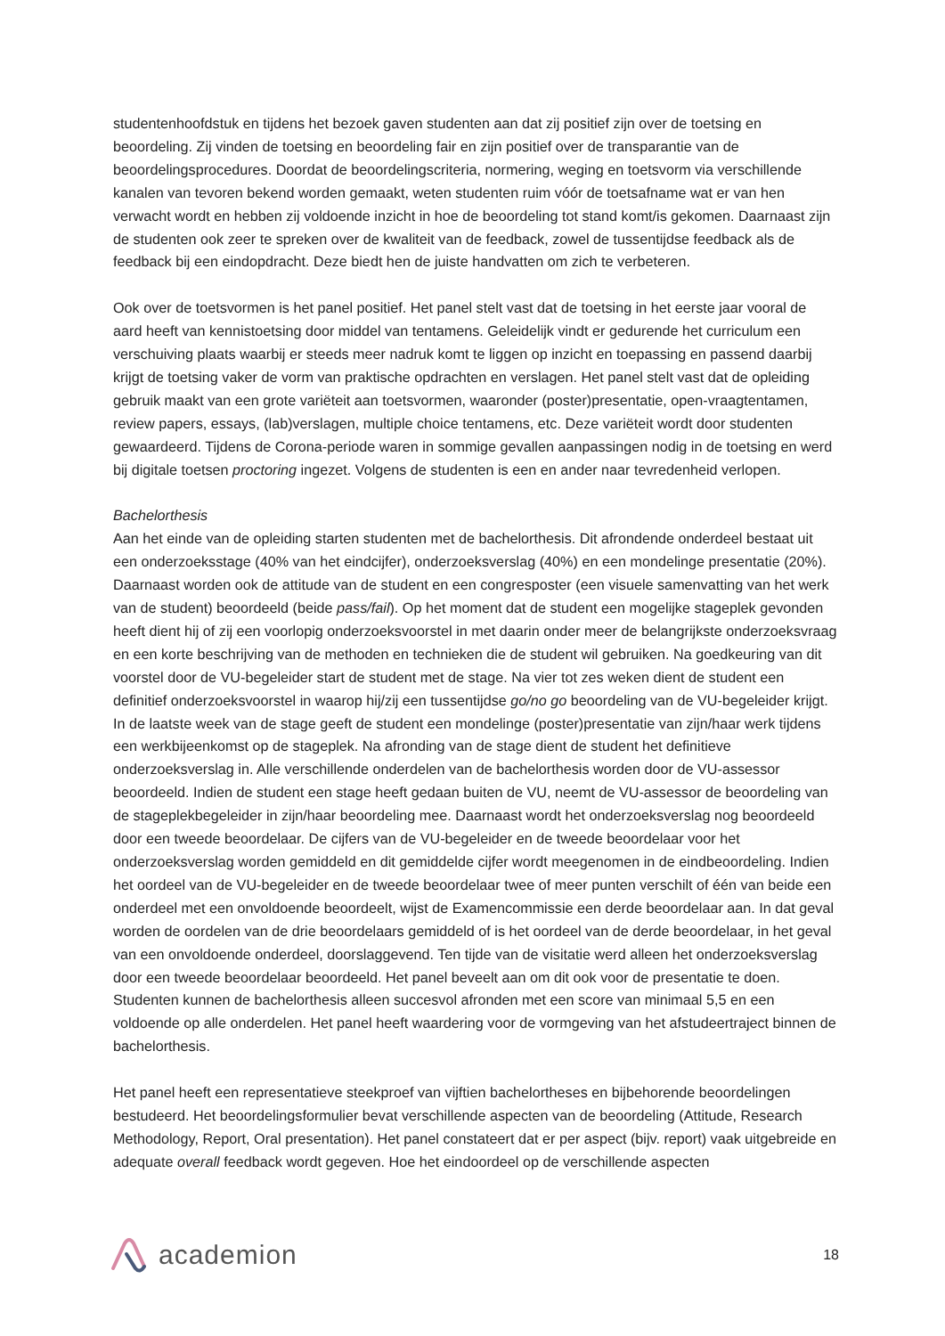studentenhoofdstuk en tijdens het bezoek gaven studenten aan dat zij positief zijn over de toetsing en beoordeling. Zij vinden de toetsing en beoordeling fair en zijn positief over de transparantie van de beoordelingsprocedures. Doordat de beoordelingscriteria, normering, weging en toetsvorm via verschillende kanalen van tevoren bekend worden gemaakt, weten studenten ruim vóór de toetsafname wat er van hen verwacht wordt en hebben zij voldoende inzicht in hoe de beoordeling tot stand komt/is gekomen. Daarnaast zijn de studenten ook zeer te spreken over de kwaliteit van de feedback, zowel de tussentijdse feedback als de feedback bij een eindopdracht. Deze biedt hen de juiste handvatten om zich te verbeteren.
Ook over de toetsvormen is het panel positief. Het panel stelt vast dat de toetsing in het eerste jaar vooral de aard heeft van kennistoetsing door middel van tentamens. Geleidelijk vindt er gedurende het curriculum een verschuiving plaats waarbij er steeds meer nadruk komt te liggen op inzicht en toepassing en passend daarbij krijgt de toetsing vaker de vorm van praktische opdrachten en verslagen. Het panel stelt vast dat de opleiding gebruik maakt van een grote variëteit aan toetsvormen, waaronder (poster)presentatie, open-vraagtentamen, review papers, essays, (lab)verslagen, multiple choice tentamens, etc. Deze variëteit wordt door studenten gewaardeerd. Tijdens de Corona-periode waren in sommige gevallen aanpassingen nodig in de toetsing en werd bij digitale toetsen proctoring ingezet. Volgens de studenten is een en ander naar tevredenheid verlopen.
Bachelorthesis
Aan het einde van de opleiding starten studenten met de bachelorthesis. Dit afrondende onderdeel bestaat uit een onderzoeksstage (40% van het eindcijfer), onderzoeksverslag (40%) en een mondelinge presentatie (20%). Daarnaast worden ook de attitude van de student en een congresposter (een visuele samenvatting van het werk van de student) beoordeeld (beide pass/fail). Op het moment dat de student een mogelijke stageplek gevonden heeft dient hij of zij een voorlopig onderzoeksvoorstel in met daarin onder meer de belangrijkste onderzoeksvraag en een korte beschrijving van de methoden en technieken die de student wil gebruiken. Na goedkeuring van dit voorstel door de VU-begeleider start de student met de stage. Na vier tot zes weken dient de student een definitief onderzoeksvoorstel in waarop hij/zij een tussentijdse go/no go beoordeling van de VU-begeleider krijgt. In de laatste week van de stage geeft de student een mondelinge (poster)presentatie van zijn/haar werk tijdens een werkbijeenkomst op de stageplek. Na afronding van de stage dient de student het definitieve onderzoeksverslag in. Alle verschillende onderdelen van de bachelorthesis worden door de VU-assessor beoordeeld. Indien de student een stage heeft gedaan buiten de VU, neemt de VU-assessor de beoordeling van de stageplekbegeleider in zijn/haar beoordeling mee. Daarnaast wordt het onderzoeksverslag nog beoordeeld door een tweede beoordelaar. De cijfers van de VU-begeleider en de tweede beoordelaar voor het onderzoeksverslag worden gemiddeld en dit gemiddelde cijfer wordt meegenomen in de eindbeoordeling. Indien het oordeel van de VU-begeleider en de tweede beoordelaar twee of meer punten verschilt of één van beide een onderdeel met een onvoldoende beoordeelt, wijst de Examencommissie een derde beoordelaar aan. In dat geval worden de oordelen van de drie beoordelaars gemiddeld of is het oordeel van de derde beoordelaar, in het geval van een onvoldoende onderdeel, doorslaggevend. Ten tijde van de visitatie werd alleen het onderzoeksverslag door een tweede beoordelaar beoordeeld. Het panel beveelt aan om dit ook voor de presentatie te doen. Studenten kunnen de bachelorthesis alleen succesvol afronden met een score van minimaal 5,5 en een voldoende op alle onderdelen. Het panel heeft waardering voor de vormgeving van het afstudeertraject binnen de bachelorthesis.
Het panel heeft een representatieve steekproef van vijftien bachelortheses en bijbehorende beoordelingen bestudeerd. Het beoordelingsformulier bevat verschillende aspecten van de beoordeling (Attitude, Research Methodology, Report, Oral presentation). Het panel constateert dat er per aspect (bijv. report) vaak uitgebreide en adequate overall feedback wordt gegeven. Hoe het eindoordeel op de verschillende aspecten
academion
18